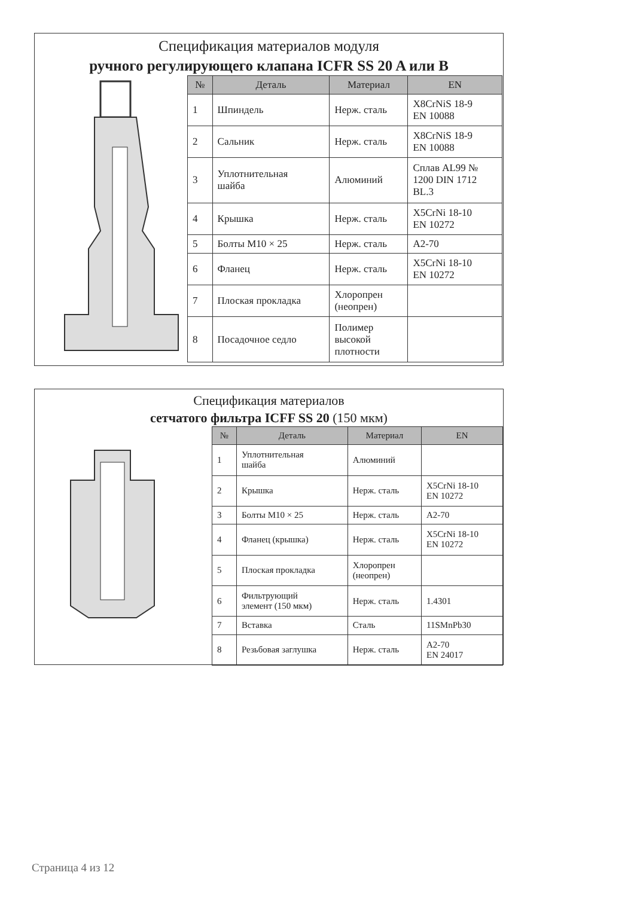Спецификация материалов модуля
ручного регулирующего клапана ICFR SS 20 A или B
| № | Деталь | Материал | EN |
| --- | --- | --- | --- |
| 1 | Шпиндель | Нерж. сталь | X8CrNiS 18-9 EN 10088 |
| 2 | Сальник | Нерж. сталь | X8CrNiS 18-9 EN 10088 |
| 3 | Уплотнительная шайба | Алюминий | Сплав AL99 № 1200 DIN 1712 BL.3 |
| 4 | Крышка | Нерж. сталь | X5CrNi 18-10 EN 10272 |
| 5 | Болты M10 × 25 | Нерж. сталь | A2-70 |
| 6 | Фланец | Нерж. сталь | X5CrNi 18-10 EN 10272 |
| 7 | Плоская прокладка | Хлоропрен (неопрен) | |
| 8 | Посадочное седло | Полимер высокой плотности | |
Спецификация материалов
сетчатого фильтра ICFF SS 20 (150 мкм)
| № | Деталь | Материал | EN |
| --- | --- | --- | --- |
| 1 | Уплотнительная шайба | Алюминий | |
| 2 | Крышка | Нерж. сталь | X5CrNi 18-10 EN 10272 |
| 3 | Болты M10 × 25 | Нерж. сталь | A2-70 |
| 4 | Фланец (крышка) | Нерж. сталь | X5CrNi 18-10 EN 10272 |
| 5 | Плоская прокладка | Хлоропрен (неопрен) | |
| 6 | Фильтрующий элемент (150 мкм) | Нерж. сталь | 1.4301 |
| 7 | Вставка | Сталь | 11SMnPb30 |
| 8 | Резьбовая заглушка | Нерж. сталь | A2-70 EN 24017 |
Страница 4 из 12